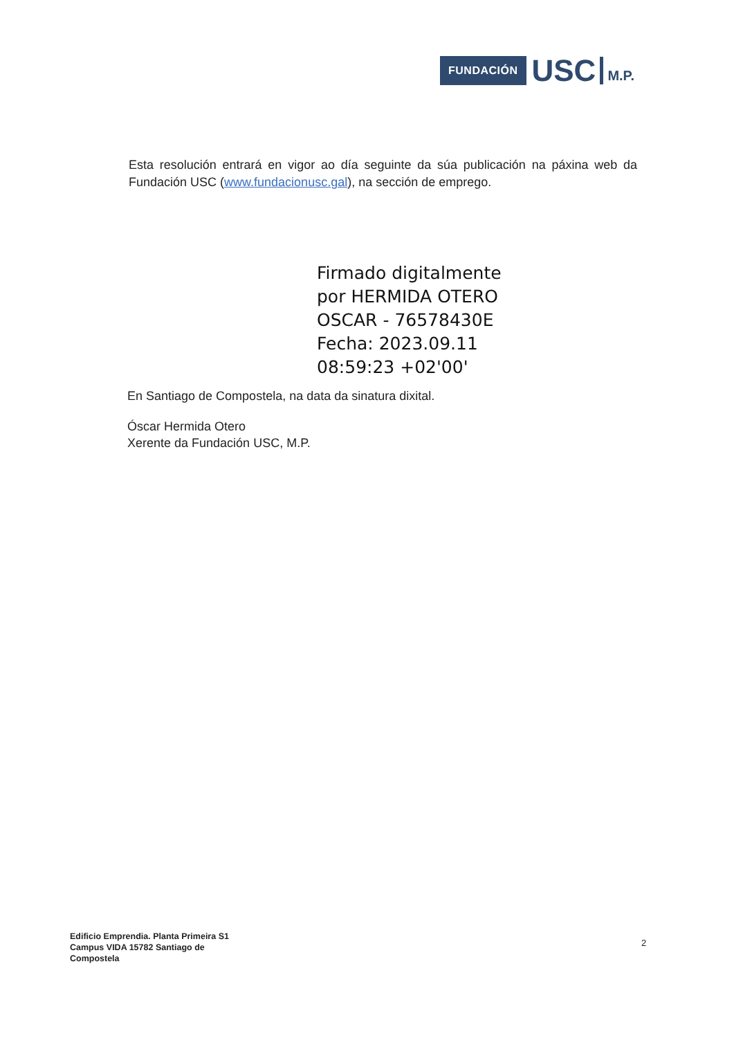FUNDACIÓN USC M.P.
Esta resolución entrará en vigor ao día seguinte da súa publicación na páxina web da Fundación USC (www.fundacionusc.gal), na sección de emprego.
Firmado digitalmente
por HERMIDA OTERO
OSCAR - 76578430E
Fecha: 2023.09.11
08:59:23 +02'00'
En Santiago de Compostela, na data da sinatura dixital.
Óscar Hermida Otero
Xerente da Fundación USC, M.P.
Edificio Emprendia. Planta Primeira S1
Campus VIDA 15782 Santiago de
Compostela
2